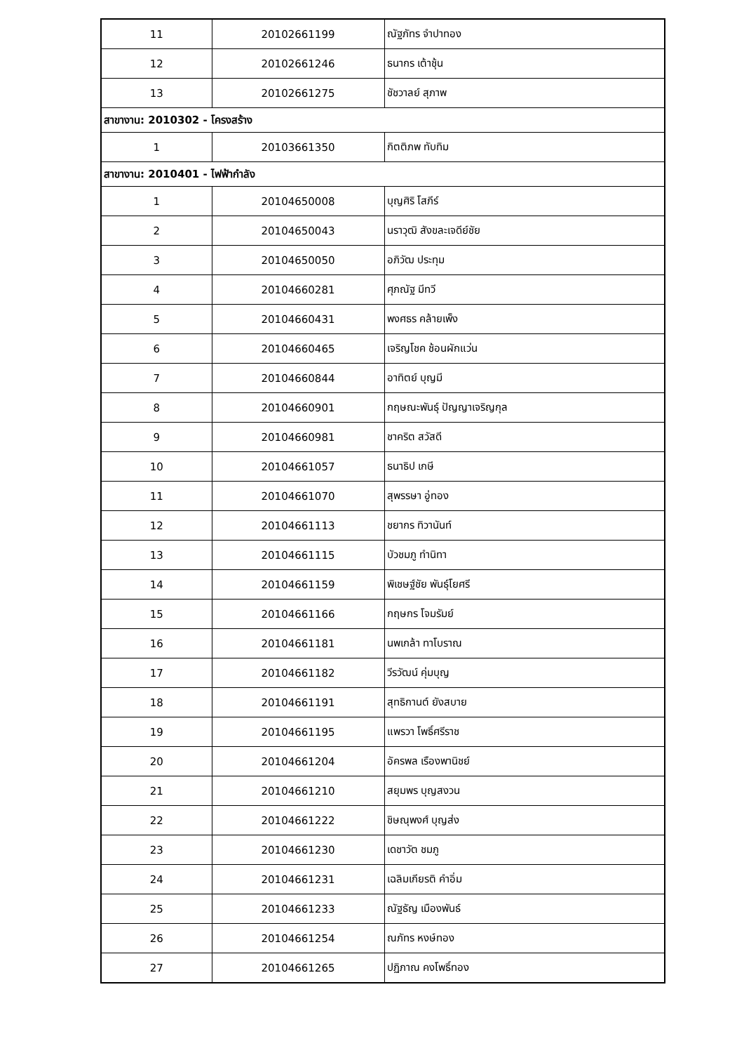| 11 | 20102661199 | ณัฐภัทร จำปาทอง |
| 12 | 20102661246 | ธนากร เต้าชุ้น |
| 13 | 20102661275 | ชัชวาลย์ สุภาพ |
| สาขางาน: 2010302 - โครงสร้าง | | |
| 1 | 20103661350 | กิตติภพ ทับทิม |
| สาขางาน: 2010401 - ไฟฟ้ากำลัง | | |
| 1 | 20104650008 | บุญศิริ โสภีร์ |
| 2 | 20104650043 | นราวุฒิ สังขละเจดีย์ชัย |
| 3 | 20104650050 | อภิวัฒ ประทุม |
| 4 | 20104660281 | ศุภณัฐ มีทวี |
| 5 | 20104660431 | พงศธร คล้ายเพ็ง |
| 6 | 20104660465 | เจริญโชค ช้อนผักแว่น |
| 7 | 20104660844 | อาทิตย์ บุญมี |
| 8 | 20104660901 | กฤษณะพันธุ์ ปัญญาเจริญกุล |
| 9 | 20104660981 | ชาคริต สวัสดี |
| 10 | 20104661057 | ธนาธิป เกษี |
| 11 | 20104661070 | สุพรรษา อู่ทอง |
| 12 | 20104661113 | ชยากร ทิวานันท์ |
| 13 | 20104661115 | บัวชมภู ทำนิทา |
| 14 | 20104661159 | พิเชษฐ์ชัย พันธุ์โยศรี |
| 15 | 20104661166 | กฤษกร โจมรัมย์ |
| 16 | 20104661181 | นพเกล้า ทาโบราณ |
| 17 | 20104661182 | วีรวัฒน์ คุ่มบุญ |
| 18 | 20104661191 | สุทธิกานต์ ยังสบาย |
| 19 | 20104661195 | แพรวา โพธิ์ศรีราช |
| 20 | 20104661204 | อัครพล เรืองพานิชย์ |
| 21 | 20104661210 | สยุมพร บุญสงวน |
| 22 | 20104661222 | ชิษณุพงศ์ บุญส่ง |
| 23 | 20104661230 | เดชาวัต ชมภู |
| 24 | 20104661231 | เฉลิมเกียรติ คำอิ่ม |
| 25 | 20104661233 | ณัฐธัญ เมืองพันธ์ |
| 26 | 20104661254 | ณภัทร หงษ์ทอง |
| 27 | 20104661265 | ปฏิภาณ คงโพธิ์ทอง |